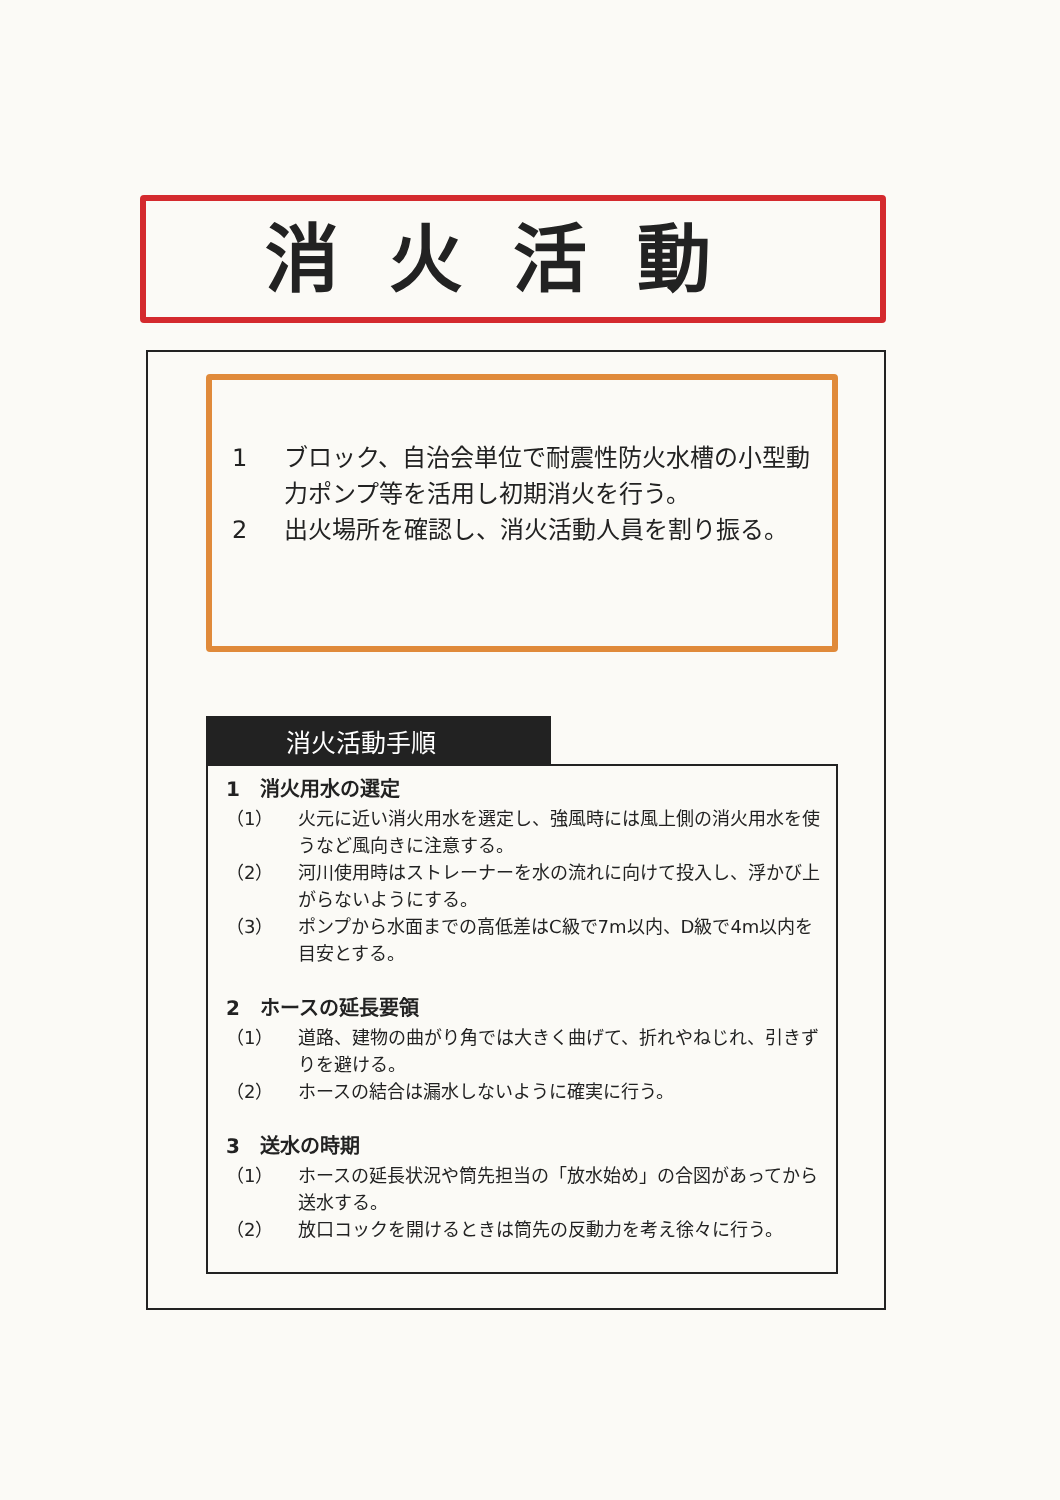消火活動
1 ブロック、自治会単位で耐震性防火水槽の小型動力ポンプ等を活用し初期消火を行う。
2 出火場所を確認し、消火活動人員を割り振る。
消火活動手順
1　消火用水の選定
（1） 火元に近い消火用水を選定し、強風時には風上側の消火用水を使うなど風向きに注意する。
（2） 河川使用時はストレーナーを水の流れに向けて投入し、浮かび上がらないようにする。
（3） ポンプから水面までの高低差はC級で7m以内、D級で4m以内を目安とする。
2　ホースの延長要領
（1） 道路、建物の曲がり角では大きく曲げて、折れやねじれ、引きずりを避ける。
（2） ホースの結合は漏水しないように確実に行う。
3　送水の時期
（1） ホースの延長状況や筒先担当の「放水始め」の合図があってから送水する。
（2） 放口コックを開けるときは筒先の反動力を考え徐々に行う。